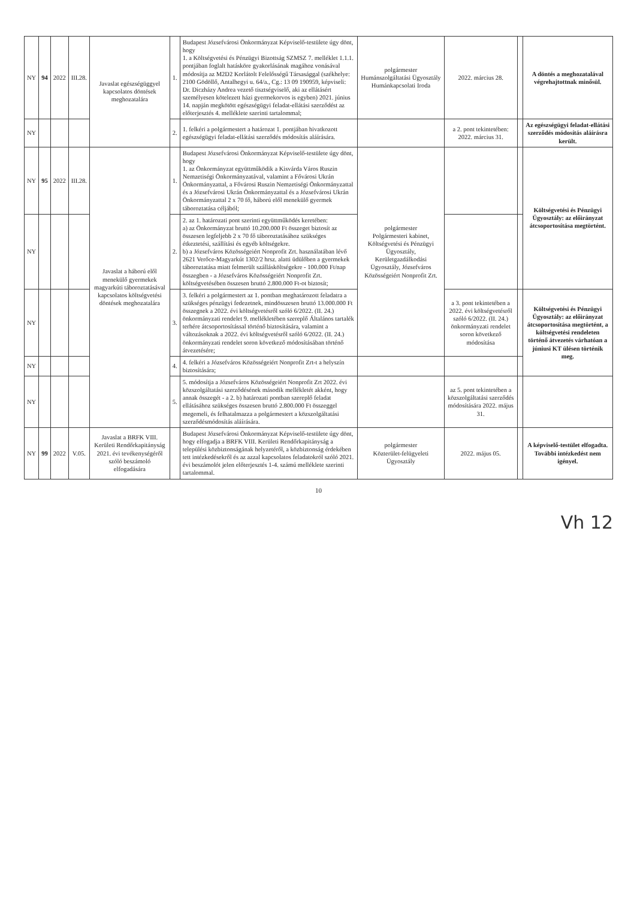| NY | 94 | 2022 | III.28. | Javaslat egészségüggyel kapcsolatos döntések meghozatalára | 1. | Budapest Józsefvárosi Önkormányzat Képviselő-testülete úgy dönt, hogy 1. a Költségvetési és Pénzügyi Bizottság SZMSZ 7. melléklet 1.1.1. pontjában foglalt hatásköre gyakorlásának magához vonásával módosítja az M2D2 Korlátolt Felelősségű Társasággal (székhelye: 2100 Gödöllő, Antalhegyi u. 64/a., Cg.: 13 09 190959, képviseli: Dr. Diczházy Andrea vezető tisztségviselő, aki az ellátásért személyesen kötelezett házi gyermekorvos is egyben) 2021. június 14. napján megkötött egészségügyi feladat-ellátási szerződést az előterjesztés 4. melléklete szerinti tartalommal; | polgármester Humánszolgáltatási Ügyosztály Humánkapcsolati Iroda | 2022. március 28. | | A döntés a meghozatalával végrehajtottnak minősül. |
| NY | | | | | 2. | 1. felkéri a polgármestert a határozat 1. pontjában hivatkozott egészségügyi feladat-ellátási szerződés módosítás aláírására. | | a 2. pont tekintetében: 2022. március 31. | | Az egészségügyi feladat-ellátási szerződés módosítás aláírásra került. |
| NY | 95 | 2022 | III.28. | Javaslat a háború elől menekülő gyermekek magyarkúti táboroztatásával kapcsolatos költségvetési döntések meghozatalára | 1. | Budapest Józsefvárosi Önkormányzat Képviselő-testülete úgy dönt, hogy 1. az Önkormányzat együttműködik a Kisvárda Város Ruszin Nemzetiségi Önkormányzatával, valamint a Fővárosi Ukrán Önkormányzattal, a Fővárosi Ruszin Nemzetiségi Önkormányzattal és a Józsefvárosi Ukrán Önkormányzattal és a Józsefvárosi Ukrán Önkormányzattal 2 x 70 fő, háború elől menekülő gyermek táboroztatása céljából; | polgármester Polgármesteri kabinet, Költségvetési és Pénzügyi Ügyosztály, Kerületgazdálkodási Ügyosztály, Józsefváros Közösségeiért Nonprofit Zrt. | | | Költségvetési és Pénzügyi Ügyosztály: az előirányzat átcsoportosítása megtörtént. |
| NY | | | | | 2. | 2. az 1. határozati pont szerinti együttműködés keretében: a) az Önkormányzat bruttó 10.200.000 Ft összeget biztosít az összesen legfeljebb 2 x 70 fő táboroztatásához szükséges étkeztetési, szállítási és egyéb költségekre. b) a Józsefváros Közösségeiért Nonprofit Zrt. használatában lévő 2621 Verőce-Magyarkút 1302/2 hrsz. alatti üdülőben a gyermekek táboroztatása miatt felmerült szállásköltségekre - 100.000 Ft/nap összegben - a Józsefváros Közösségeiért Nonprofit Zrt. költségvetésében összesen bruttó 2.800.000 Ft-ot biztosít; | | | | |
| NY | | | | | 3. | 3. felkéri a polgármestert az 1. pontban meghatározott feladatra a szükséges pénzügyi fedezetnek, mindösszesen bruttó 13.000.000 Ft összegnek a 2022. évi költségvetésről szóló 6/2022. (II. 24.) önkormányzati rendelet 9. mellékletében szereplő Általános tartalék terhére átcsoportosítással történő biztosítására, valamint a változásoknak a 2022. évi költségvetésről szóló 6/2022. (II. 24.) önkormányzati rendelet soron következő módosításában történő átvezetésére; | | a 3. pont tekintetében a 2022. évi költségvetésről szóló 6/2022. (II. 24.) önkormányzati rendelet soron következő módosítása | | Költségvetési és Pénzügyi Ügyosztály: az előirányzat átcsoportosítása megtörtént, a költségvetési rendeleten történő átvezetés várhatóan a júniusi KT ülésen történik meg. |
| NY | | | | | 4. | 4. felkéri a Józsefváros Közösségeiért Nonprofit Zrt-t a helyszín biztosítására; | | | | |
| NY | | | | | 5. | 5. módosítja a Józsefváros Közösségeiért Nonprofit Zrt 2022. évi közszolgáltatási szerződésének második mellékletét akként, hogy annak összegét - a 2. b) határozati pontban szereplő feladat ellátásához szükséges összesen bruttó 2.800.000 Ft összeggel megemeli, és felhatalmazza a polgármestert a közszolgáltatási szerződésmódosítás aláírására. | | az 5. pont tekintetében a közszolgáltatási szerződés módosítására 2022. május 31. | | |
| NY | 99 | 2022 | V.05. | Javaslat a BRFK VIII. Kerületi Rendőrkapitányság 2021. évi tevékenységéről szóló beszámoló elfogadására | | Budapest Józsefvárosi Önkormányzat Képviselő-testülete úgy dönt, hogy elfogadja a BRFK VIII. Kerületi Rendőrkapitányság a települési közbiztonságának helyzetéről, a közbiztonság érdekében tett intézkedésekről és az azzal kapcsolatos feladatokról szóló 2021. évi beszámolót jelen előterjesztés 1-4. számú melléklete szerinti tartalommal. | polgármester Közterület-felügyeleti Ügyosztály | 2022. május 05. | | A képviselő-testület elfogadta. További intézkedést nem igényel. |
10
Vh 12